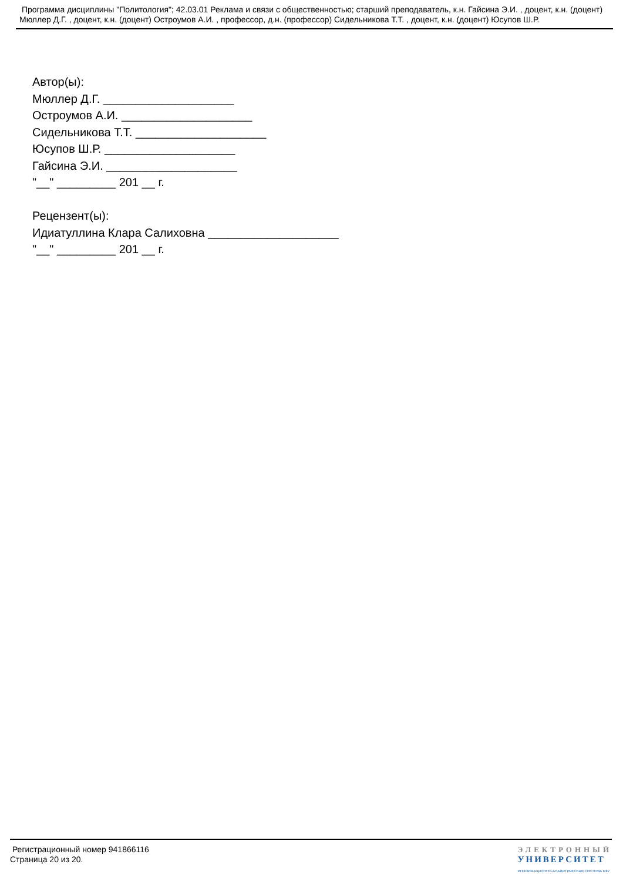Программа дисциплины "Политология"; 42.03.01 Реклама и связи с общественностью; старший преподаватель, к.н. Гайсина Э.И. , доцент, к.н. (доцент) Мюллер Д.Г. , доцент, к.н. (доцент) Остроумов А.И. , профессор, д.н. (профессор) Сидельникова Т.Т. , доцент, к.н. (доцент) Юсупов Ш.Р.
Автор(ы):
Мюллер Д.Г. ____________________
Остроумов А.И. ____________________
Сидельникова Т.Т. ____________________
Юсупов Ш.Р. ____________________
Гайсина Э.И. ____________________
"__" _________ 201 __ г.
Рецензент(ы):
Идиатуллина Клара Салиховна ____________________
"__" _________ 201 __ г.
Регистрационный номер 941866116
Страница 20 из 20.
ЭЛЕКТРОННЫЙ
УНИВЕРСИТЕТ
ИНФОРМАЦИОННО-АНАЛИТИЧЕСКАЯ СИСТЕМА КФУ